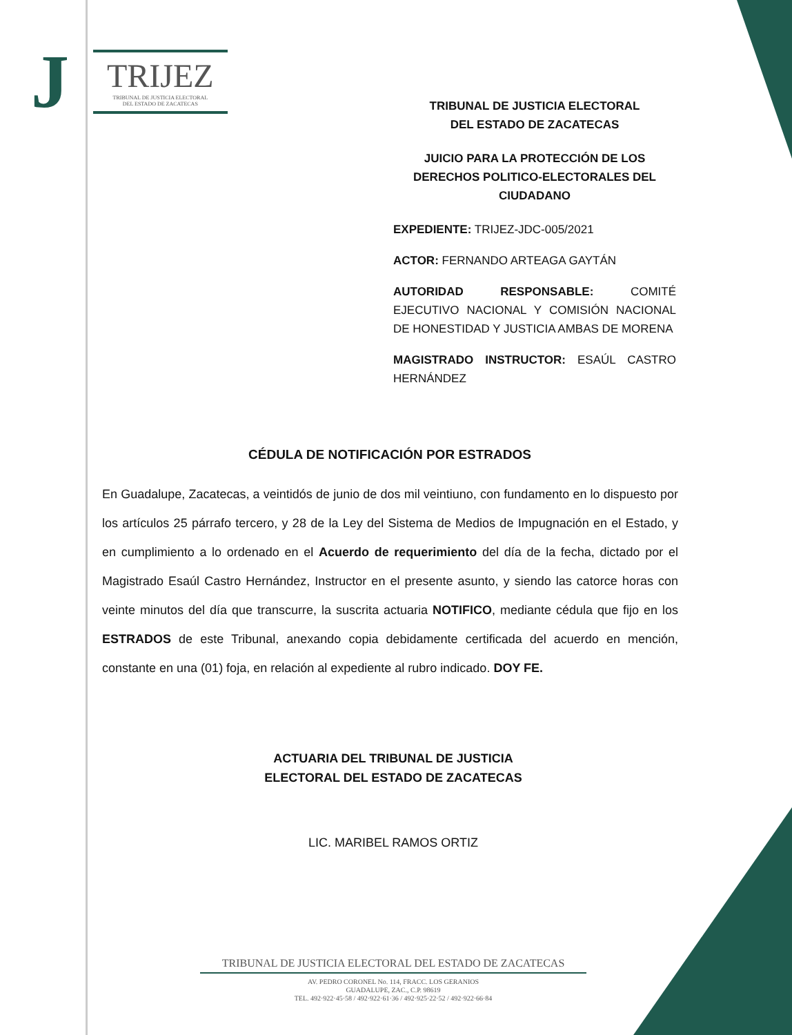J
TRIJEZ
TRIBUNAL DE JUSTICIA ELECTORAL
DEL ESTADO DE ZACATECAS
TRIBUNAL DE JUSTICIA ELECTORAL
DEL ESTADO DE ZACATECAS
JUICIO PARA LA PROTECCIÓN DE LOS
DERECHOS POLITICO-ELECTORALES DEL
CIUDADANO
EXPEDIENTE: TRIJEZ-JDC-005/2021
ACTOR: FERNANDO ARTEAGA GAYTÁN
AUTORIDAD RESPONSABLE: COMITÉ EJECUTIVO NACIONAL Y COMISIÓN NACIONAL DE HONESTIDAD Y JUSTICIA AMBAS DE MORENA
MAGISTRADO INSTRUCTOR: ESAÚL CASTRO HERNÁNDEZ
CÉDULA DE NOTIFICACIÓN POR ESTRADOS
En Guadalupe, Zacatecas, a veintidós de junio de dos mil veintiuno, con fundamento en lo dispuesto por los artículos 25 párrafo tercero, y 28 de la Ley del Sistema de Medios de Impugnación en el Estado, y en cumplimiento a lo ordenado en el Acuerdo de requerimiento del día de la fecha, dictado por el Magistrado Esaúl Castro Hernández, Instructor en el presente asunto, y siendo las catorce horas con veinte minutos del día que transcurre, la suscrita actuaria NOTIFICO, mediante cédula que fijo en los ESTRADOS de este Tribunal, anexando copia debidamente certificada del acuerdo en mención, constante en una (01) foja, en relación al expediente al rubro indicado. DOY FE.
ACTUARIA DEL TRIBUNAL DE JUSTICIA
ELECTORAL DEL ESTADO DE ZACATECAS
LIC. MARIBEL RAMOS ORTIZ
TRIBUNAL DE JUSTICIA ELECTORAL DEL ESTADO DE ZACATECAS
AV. PEDRO CORONEL No. 114, FRACC. LOS GERANIOS
GUADALUPE, ZAC., C.P. 98619
TEL. 492·922·45·58 / 492·922·61·36 / 492·925·22·52 / 492·922·66·84